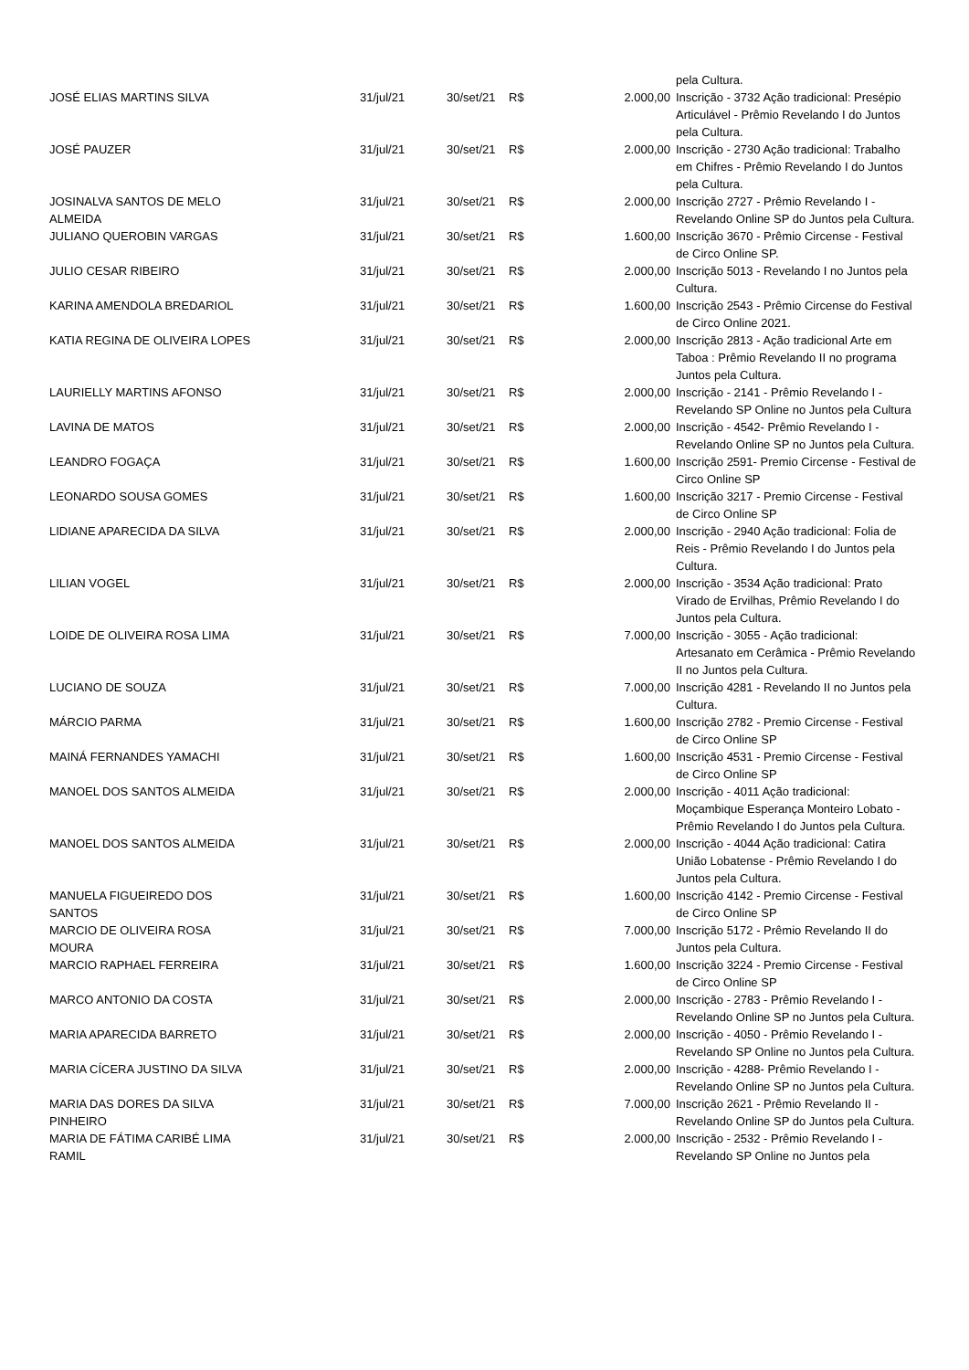| | | | | | pela Cultura. |
| JOSÉ ELIAS MARTINS SILVA | 31/jul/21 | 30/set/21 | R$ | 2.000,00 | Inscrição - 3732 Ação tradicional: Presépio Articulável - Prêmio Revelando I do Juntos pela Cultura. |
| JOSÉ PAUZER | 31/jul/21 | 30/set/21 | R$ | 2.000,00 | Inscrição - 2730 Ação tradicional: Trabalho em Chifres - Prêmio Revelando I do Juntos pela Cultura. |
| JOSINALVA SANTOS DE MELO ALMEIDA | 31/jul/21 | 30/set/21 | R$ | 2.000,00 | Inscrição 2727 - Prêmio Revelando I - Revelando Online SP do Juntos pela Cultura. |
| JULIANO QUEROBIN VARGAS | 31/jul/21 | 30/set/21 | R$ | 1.600,00 | Inscrição 3670 - Prêmio Circense - Festival de Circo Online SP. |
| JULIO CESAR RIBEIRO | 31/jul/21 | 30/set/21 | R$ | 2.000,00 | Inscrição 5013 - Revelando I no Juntos pela Cultura. |
| KARINA AMENDOLA BREDARIOL | 31/jul/21 | 30/set/21 | R$ | 1.600,00 | Inscrição 2543 - Prêmio Circense do Festival de Circo Online 2021. |
| KATIA REGINA DE OLIVEIRA LOPES | 31/jul/21 | 30/set/21 | R$ | 2.000,00 | Inscrição 2813 - Ação tradicional Arte em Taboa : Prêmio Revelando II no programa Juntos pela Cultura. |
| LAURIELLY MARTINS AFONSO | 31/jul/21 | 30/set/21 | R$ | 2.000,00 | Inscrição - 2141 - Prêmio Revelando I - Revelando SP Online no Juntos pela Cultura |
| LAVINA DE MATOS | 31/jul/21 | 30/set/21 | R$ | 2.000,00 | Inscrição - 4542- Prêmio Revelando I - Revelando Online SP no Juntos pela Cultura. |
| LEANDRO FOGAÇA | 31/jul/21 | 30/set/21 | R$ | 1.600,00 | Inscrição 2591- Premio Circense - Festival de Circo Online SP |
| LEONARDO SOUSA GOMES | 31/jul/21 | 30/set/21 | R$ | 1.600,00 | Inscrição 3217 - Premio Circense - Festival de Circo Online SP |
| LIDIANE APARECIDA DA SILVA | 31/jul/21 | 30/set/21 | R$ | 2.000,00 | Inscrição - 2940 Ação tradicional: Folia de Reis - Prêmio Revelando I do Juntos pela Cultura. |
| LILIAN VOGEL | 31/jul/21 | 30/set/21 | R$ | 2.000,00 | Inscrição - 3534 Ação tradicional: Prato Virado de Ervilhas, Prêmio Revelando I do Juntos pela Cultura. |
| LOIDE DE OLIVEIRA ROSA LIMA | 31/jul/21 | 30/set/21 | R$ | 7.000,00 | Inscrição - 3055 - Ação tradicional: Artesanato em Cerâmica - Prêmio Revelando II no Juntos pela Cultura. |
| LUCIANO DE SOUZA | 31/jul/21 | 30/set/21 | R$ | 7.000,00 | Inscrição 4281 - Revelando II no Juntos pela Cultura. |
| MÁRCIO PARMA | 31/jul/21 | 30/set/21 | R$ | 1.600,00 | Inscrição 2782 - Premio Circense - Festival de Circo Online SP |
| MAINÁ FERNANDES YAMACHI | 31/jul/21 | 30/set/21 | R$ | 1.600,00 | Inscrição 4531 - Premio Circense - Festival de Circo Online SP |
| MANOEL DOS SANTOS ALMEIDA | 31/jul/21 | 30/set/21 | R$ | 2.000,00 | Inscrição - 4011 Ação tradicional: Moçambique Esperança Monteiro Lobato - Prêmio Revelando I do Juntos pela Cultura. |
| MANOEL DOS SANTOS ALMEIDA | 31/jul/21 | 30/set/21 | R$ | 2.000,00 | Inscrição - 4044 Ação tradicional: Catira União Lobatense - Prêmio Revelando I do Juntos pela Cultura. |
| MANUELA FIGUEIREDO DOS SANTOS | 31/jul/21 | 30/set/21 | R$ | 1.600,00 | Inscrição 4142 - Premio Circense - Festival de Circo Online SP |
| MARCIO DE OLIVEIRA ROSA MOURA | 31/jul/21 | 30/set/21 | R$ | 7.000,00 | Inscrição 5172 - Prêmio Revelando II do Juntos pela Cultura. |
| MARCIO RAPHAEL FERREIRA | 31/jul/21 | 30/set/21 | R$ | 1.600,00 | Inscrição 3224 - Premio Circense - Festival de Circo Online SP |
| MARCO ANTONIO DA COSTA | 31/jul/21 | 30/set/21 | R$ | 2.000,00 | Inscrição - 2783 - Prêmio Revelando I - Revelando Online SP no Juntos pela Cultura. |
| MARIA APARECIDA BARRETO | 31/jul/21 | 30/set/21 | R$ | 2.000,00 | Inscrição - 4050 - Prêmio Revelando I - Revelando SP Online no Juntos pela Cultura. |
| MARIA CÍCERA JUSTINO DA SILVA | 31/jul/21 | 30/set/21 | R$ | 2.000,00 | Inscrição - 4288- Prêmio Revelando I - Revelando Online SP no Juntos pela Cultura. |
| MARIA DAS DORES DA SILVA PINHEIRO | 31/jul/21 | 30/set/21 | R$ | 7.000,00 | Inscrição 2621 - Prêmio Revelando II - Revelando Online SP do Juntos pela Cultura. |
| MARIA DE FÁTIMA CARIBÉ LIMA RAMIL | 31/jul/21 | 30/set/21 | R$ | 2.000,00 | Inscrição - 2532 - Prêmio Revelando I - Revelando SP Online no Juntos pela |